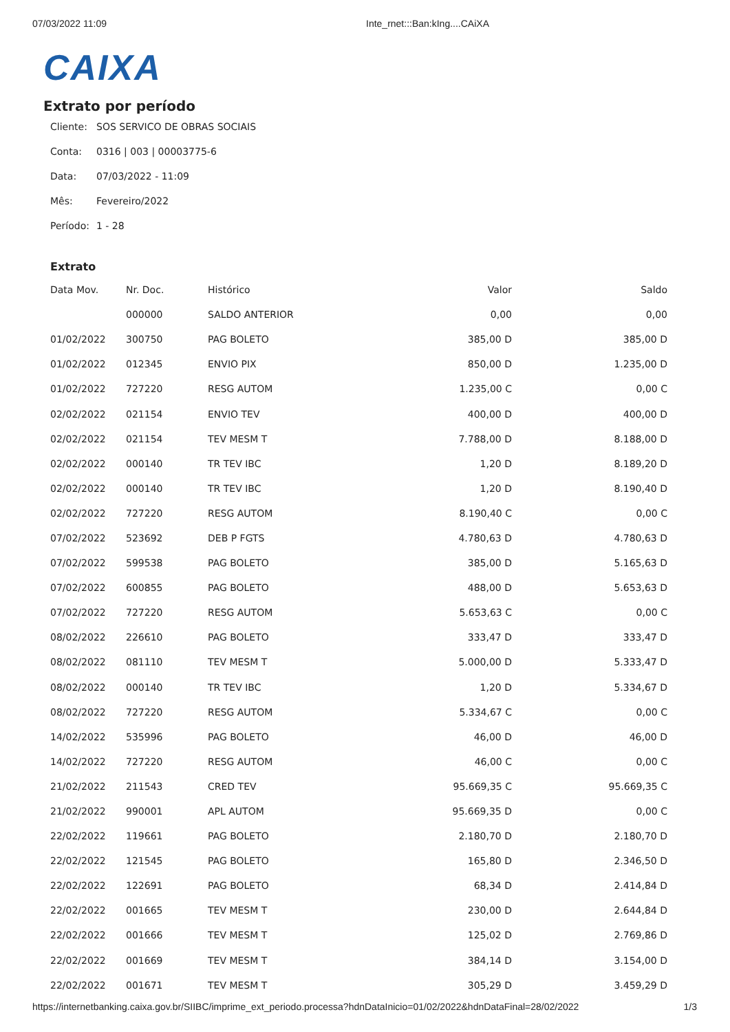07/03/2022 11:09 Inte_rnet:::Ban:kIng....CAiXA
CAIXA
Extrato por período
Cliente: SOS SERVICO DE OBRAS SOCIAIS
Conta: 0316 | 003 | 00003775-6
Data: 07/03/2022 - 11:09
Mês: Fevereiro/2022
Período: 1 - 28
Extrato
| Data Mov. | Nr. Doc. | Histórico | Valor | Saldo |
| --- | --- | --- | --- | --- |
| | 000000 | SALDO ANTERIOR | 0,00 | 0,00 |
| 01/02/2022 | 300750 | PAG BOLETO | 385,00 D | 385,00 D |
| 01/02/2022 | 012345 | ENVIO PIX | 850,00 D | 1.235,00 D |
| 01/02/2022 | 727220 | RESG AUTOM | 1.235,00 C | 0,00 C |
| 02/02/2022 | 021154 | ENVIO TEV | 400,00 D | 400,00 D |
| 02/02/2022 | 021154 | TEV MESM T | 7.788,00 D | 8.188,00 D |
| 02/02/2022 | 000140 | TR TEV IBC | 1,20 D | 8.189,20 D |
| 02/02/2022 | 000140 | TR TEV IBC | 1,20 D | 8.190,40 D |
| 02/02/2022 | 727220 | RESG AUTOM | 8.190,40 C | 0,00 C |
| 07/02/2022 | 523692 | DEB P FGTS | 4.780,63 D | 4.780,63 D |
| 07/02/2022 | 599538 | PAG BOLETO | 385,00 D | 5.165,63 D |
| 07/02/2022 | 600855 | PAG BOLETO | 488,00 D | 5.653,63 D |
| 07/02/2022 | 727220 | RESG AUTOM | 5.653,63 C | 0,00 C |
| 08/02/2022 | 226610 | PAG BOLETO | 333,47 D | 333,47 D |
| 08/02/2022 | 081110 | TEV MESM T | 5.000,00 D | 5.333,47 D |
| 08/02/2022 | 000140 | TR TEV IBC | 1,20 D | 5.334,67 D |
| 08/02/2022 | 727220 | RESG AUTOM | 5.334,67 C | 0,00 C |
| 14/02/2022 | 535996 | PAG BOLETO | 46,00 D | 46,00 D |
| 14/02/2022 | 727220 | RESG AUTOM | 46,00 C | 0,00 C |
| 21/02/2022 | 211543 | CRED TEV | 95.669,35 C | 95.669,35 C |
| 21/02/2022 | 990001 | APL AUTOM | 95.669,35 D | 0,00 C |
| 22/02/2022 | 119661 | PAG BOLETO | 2.180,70 D | 2.180,70 D |
| 22/02/2022 | 121545 | PAG BOLETO | 165,80 D | 2.346,50 D |
| 22/02/2022 | 122691 | PAG BOLETO | 68,34 D | 2.414,84 D |
| 22/02/2022 | 001665 | TEV MESM T | 230,00 D | 2.644,84 D |
| 22/02/2022 | 001666 | TEV MESM T | 125,02 D | 2.769,86 D |
| 22/02/2022 | 001669 | TEV MESM T | 384,14 D | 3.154,00 D |
| 22/02/2022 | 001671 | TEV MESM T | 305,29 D | 3.459,29 D |
https://internetbanking.caixa.gov.br/SIIBC/imprime_ext_periodo.processa?hdnDataInicio=01/02/2022&hdnDataFinal=28/02/2022 1/3